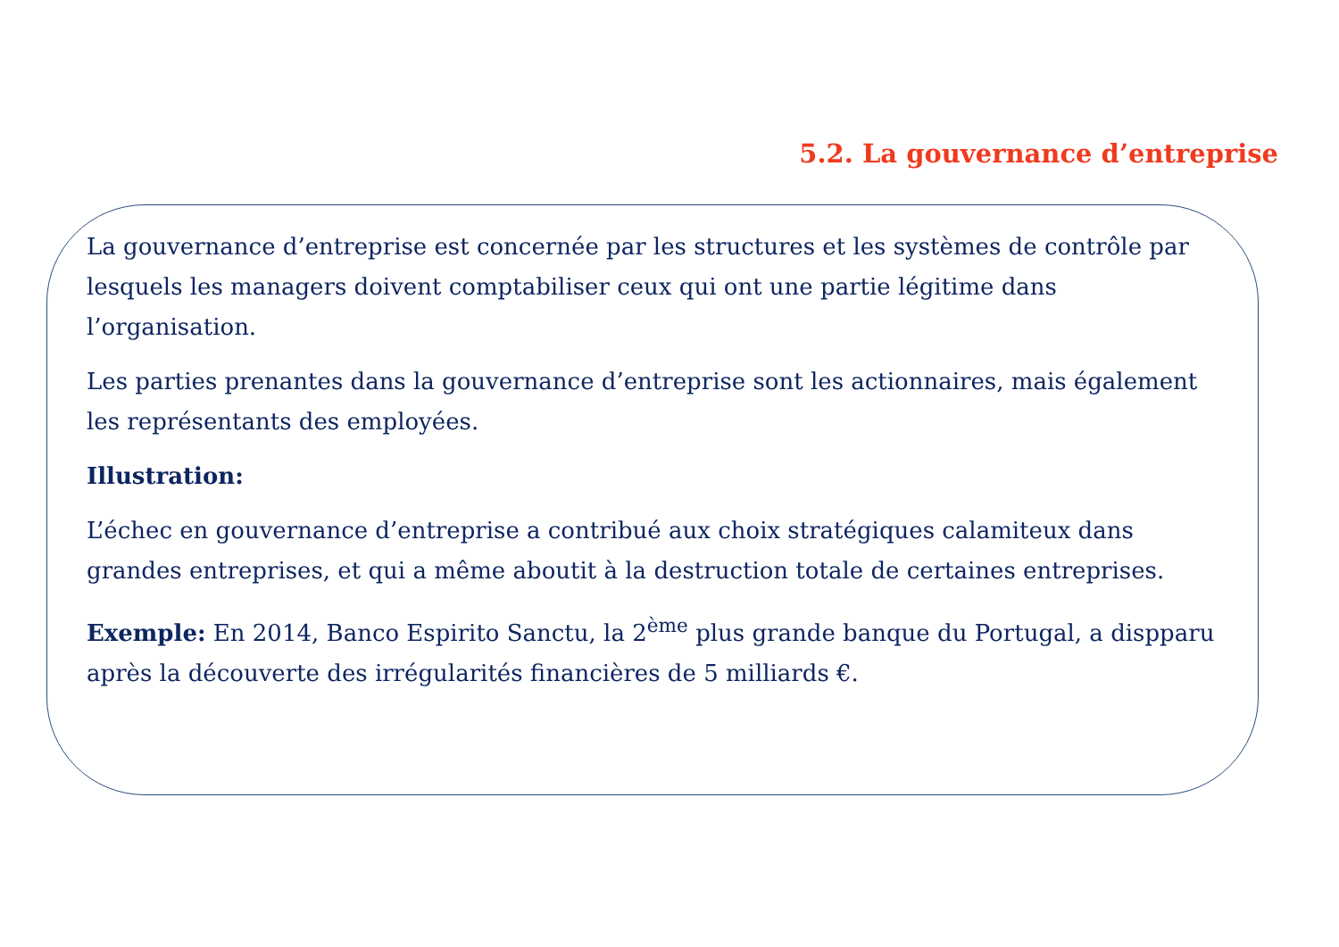5.2. La gouvernance d’entreprise
La gouvernance d’entreprise est concernée par les structures et les systèmes de contrôle par lesquels les managers doivent comptabiliser ceux qui ont une partie légitime dans l’organisation.
Les parties prenantes dans la gouvernance d’entreprise sont les actionnaires, mais également les représentants des employées.
Illustration:
L’échec en gouvernance d’entreprise a contribué aux choix stratégiques calamiteux dans grandes entreprises, et qui a même aboutit à la destruction totale de certaines entreprises.
Exemple: En 2014, Banco Espirito Sanctu, la 2<sup>ème</sup> plus grande banque du Portugal, a dispparu après la découverte des irrégularités financières de 5 milliards €.